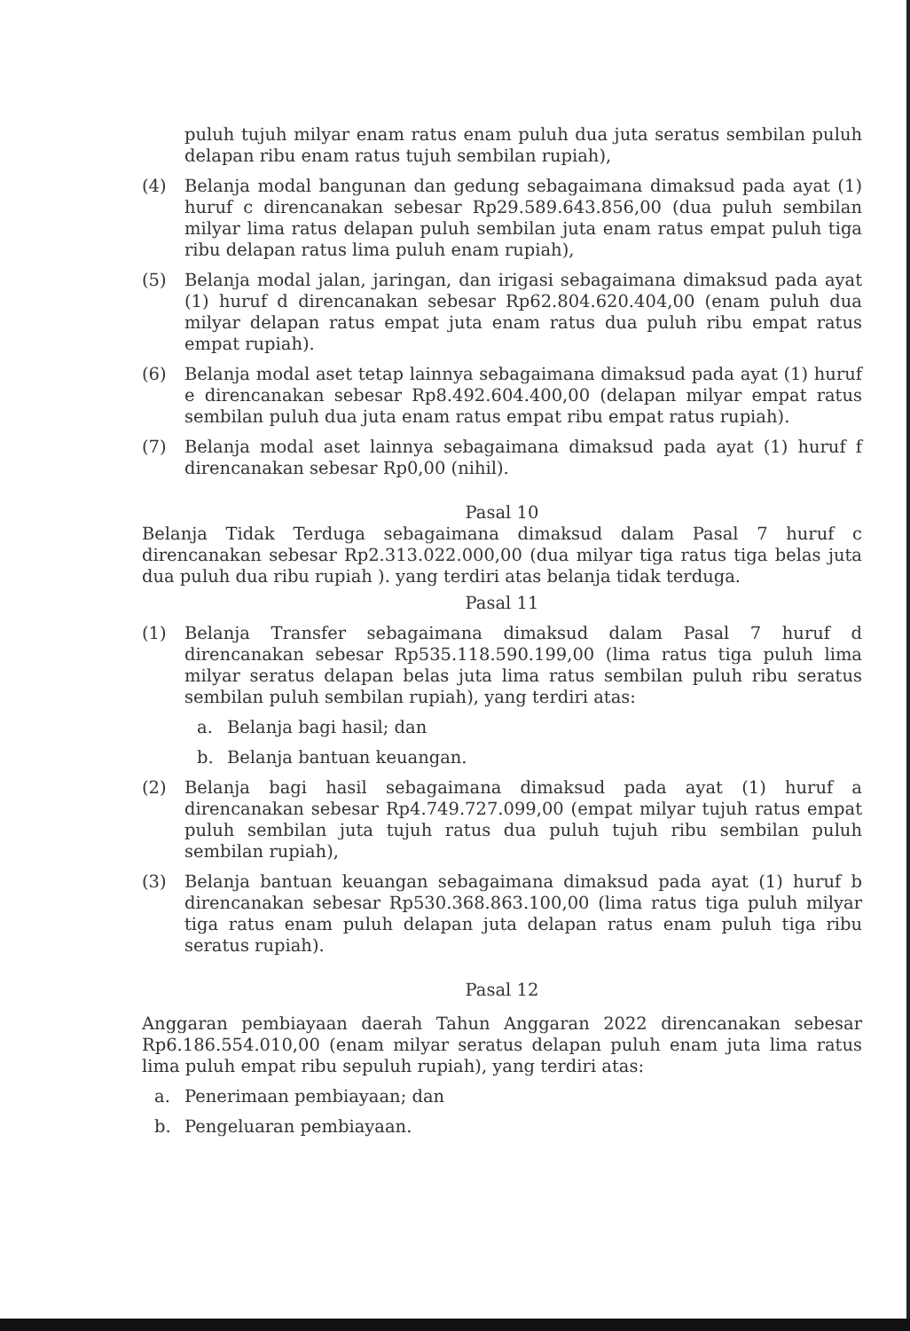puluh tujuh milyar enam ratus enam puluh dua juta seratus sembilan puluh delapan ribu enam ratus tujuh sembilan rupiah),
(4) Belanja modal bangunan dan gedung sebagaimana dimaksud pada ayat (1) huruf c direncanakan sebesar Rp29.589.643.856,00 (dua puluh sembilan milyar lima ratus delapan puluh sembilan juta enam ratus empat puluh tiga ribu delapan ratus lima puluh enam rupiah),
(5) Belanja modal jalan, jaringan, dan irigasi sebagaimana dimaksud pada ayat (1) huruf d direncanakan sebesar Rp62.804.620.404,00 (enam puluh dua milyar delapan ratus empat juta enam ratus dua puluh ribu empat ratus empat rupiah).
(6) Belanja modal aset tetap lainnya sebagaimana dimaksud pada ayat (1) huruf e direncanakan sebesar Rp8.492.604.400,00 (delapan milyar empat ratus sembilan puluh dua juta enam ratus empat ribu empat ratus rupiah).
(7) Belanja modal aset lainnya sebagaimana dimaksud pada ayat (1) huruf f direncanakan sebesar Rp0,00 (nihil).
Pasal 10
Belanja Tidak Terduga sebagaimana dimaksud dalam Pasal 7 huruf c direncanakan sebesar Rp2.313.022.000,00 (dua milyar tiga ratus tiga belas juta dua puluh dua ribu rupiah ). yang terdiri atas belanja tidak terduga.
Pasal 11
(1) Belanja Transfer sebagaimana dimaksud dalam Pasal 7 huruf d direncanakan sebesar Rp535.118.590.199,00 (lima ratus tiga puluh lima milyar seratus delapan belas juta lima ratus sembilan puluh ribu seratus sembilan puluh sembilan rupiah), yang terdiri atas:
a. Belanja bagi hasil; dan
b. Belanja bantuan keuangan.
(2) Belanja bagi hasil sebagaimana dimaksud pada ayat (1) huruf a direncanakan sebesar Rp4.749.727.099,00 (empat milyar tujuh ratus empat puluh sembilan juta tujuh ratus dua puluh tujuh ribu sembilan puluh sembilan rupiah),
(3) Belanja bantuan keuangan sebagaimana dimaksud pada ayat (1) huruf b direncanakan sebesar Rp530.368.863.100,00 (lima ratus tiga puluh milyar tiga ratus enam puluh delapan juta delapan ratus enam puluh tiga ribu seratus rupiah).
Pasal 12
Anggaran pembiayaan daerah Tahun Anggaran 2022 direncanakan sebesar Rp6.186.554.010,00 (enam milyar seratus delapan puluh enam juta lima ratus lima puluh empat ribu sepuluh rupiah), yang terdiri atas:
a. Penerimaan pembiayaan; dan
b. Pengeluaran pembiayaan.